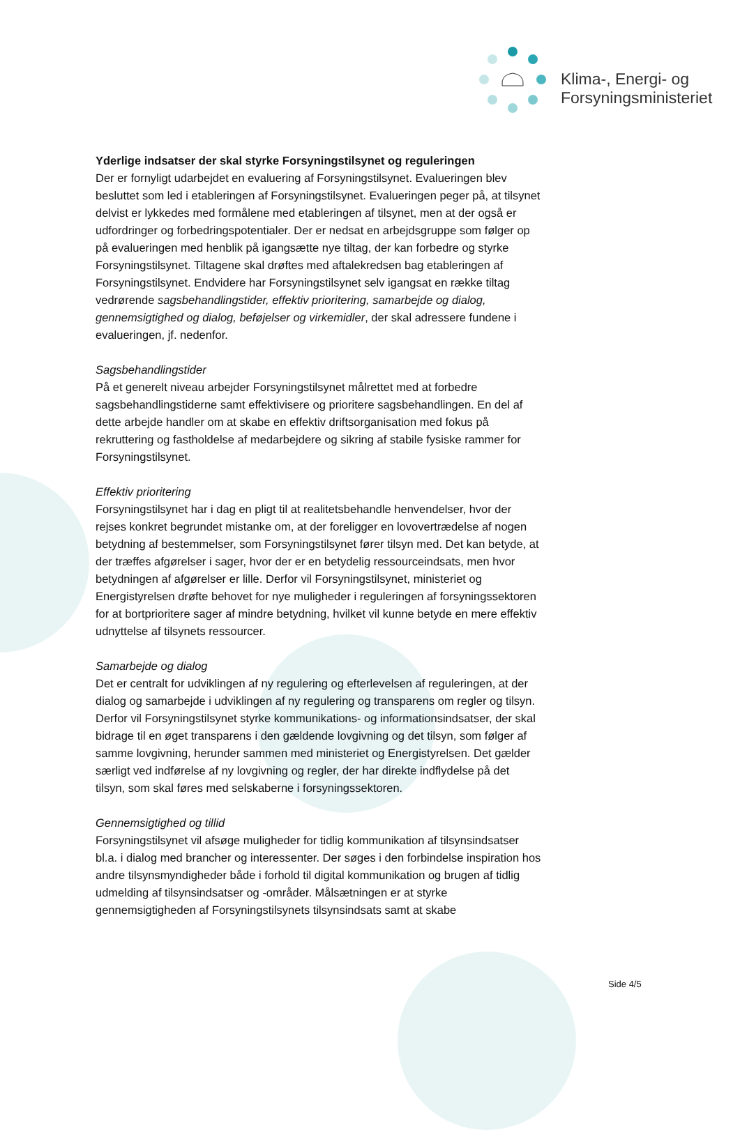Klima-, Energi- og
Forsyningsministeriet
Yderlige indsatser der skal styrke Forsyningstilsynet og reguleringen
Der er fornyligt udarbejdet en evaluering af Forsyningstilsynet. Evalueringen blev besluttet som led i etableringen af Forsyningstilsynet. Evalueringen peger på, at tilsynet delvist er lykkedes med formålene med etableringen af tilsynet, men at der også er udfordringer og forbedringspotentialer. Der er nedsat en arbejdsgruppe som følger op på evalueringen med henblik på igangsætte nye tiltag, der kan forbedre og styrke Forsyningstilsynet. Tiltagene skal drøftes med aftalekredsen bag etableringen af Forsyningstilsynet. Endvidere har Forsyningstilsynet selv igangsat en række tiltag vedrørende sagsbehandlingstider, effektiv prioritering, samarbejde og dialog, gennemsigtighed og dialog, beføjelser og virkemidler, der skal adressere fundene i evalueringen, jf. nedenfor.
Sagsbehandlingstider
På et generelt niveau arbejder Forsyningstilsynet målrettet med at forbedre sagsbehandlingstiderne samt effektivisere og prioritere sagsbehandlingen. En del af dette arbejde handler om at skabe en effektiv driftsorganisation med fokus på rekruttering og fastholdelse af medarbejdere og sikring af stabile fysiske rammer for Forsyningstilsynet.
Effektiv prioritering
Forsyningstilsynet har i dag en pligt til at realitetsbehandle henvendelser, hvor der rejses konkret begrundet mistanke om, at der foreligger en lovovertrædelse af nogen betydning af bestemmelser, som Forsyningstilsynet fører tilsyn med. Det kan betyde, at der træffes afgørelser i sager, hvor der er en betydelig ressourceindsats, men hvor betydningen af afgørelser er lille. Derfor vil Forsyningstilsynet, ministeriet og Energistyrelsen drøfte behovet for nye muligheder i reguleringen af forsyningssektoren for at bortprioritere sager af mindre betydning, hvilket vil kunne betyde en mere effektiv udnyttelse af tilsynets ressourcer.
Samarbejde og dialog
Det er centralt for udviklingen af ny regulering og efterlevelsen af reguleringen, at der dialog og samarbejde i udviklingen af ny regulering og transparens om regler og tilsyn. Derfor vil Forsyningstilsynet styrke kommunikations- og informationsindsatser, der skal bidrage til en øget transparens i den gældende lovgivning og det tilsyn, som følger af samme lovgivning, herunder sammen med ministeriet og Energistyrelsen. Det gælder særligt ved indførelse af ny lovgivning og regler, der har direkte indflydelse på det tilsyn, som skal føres med selskaberne i forsyningssektoren.
Gennemsigtighed og tillid
Forsyningstilsynet vil afsøge muligheder for tidlig kommunikation af tilsynsindsatser bl.a. i dialog med brancher og interessenter. Der søges i den forbindelse inspiration hos andre tilsynsmyndigheder både i forhold til digital kommunikation og brugen af tidlig udmelding af tilsynsindsatser og -områder. Målsætningen er at styrke gennemsigtigheden af Forsyningstilsynets tilsynsindsats samt at skabe
Side 4/5